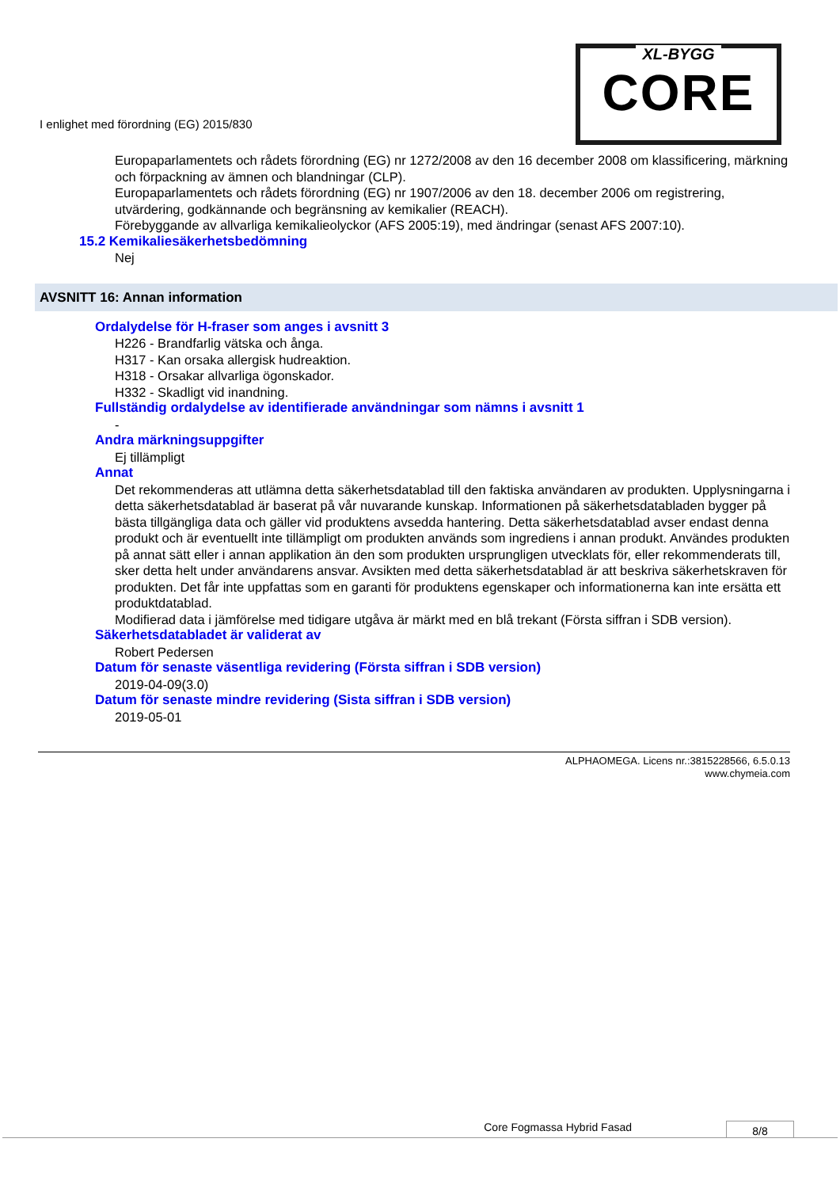I enlighet med förordning (EG) 2015/830
XL-BYGG
CORE
Europaparlamentets och rådets förordning (EG) nr 1272/2008 av den 16 december 2008 om klassificering, märkning och förpackning av ämnen och blandningar (CLP).
Europaparlamentets och rådets förordning (EG) nr 1907/2006 av den 18. december 2006 om registrering, utvärdering, godkännande och begränsning av kemikalier (REACH).
Förebyggande av allvarliga kemikalieolyckor (AFS 2005:19), med ändringar (senast AFS 2007:10).
15.2 Kemikaliesäkerhetsbedömning
Nej
AVSNITT 16: Annan information
Ordalydelse för H-fraser som anges i avsnitt 3
H226 - Brandfarlig vätska och ånga.
H317 - Kan orsaka allergisk hudreaktion.
H318 - Orsakar allvarliga ögonskador.
H332 - Skadligt vid inandning.
Fullständig ordalydelse av identifierade användningar som nämns i avsnitt 1
-
Andra märkningsuppgifter
Ej tillämpligt
Annat
Det rekommenderas att utlämna detta säkerhetsdatablad till den faktiska användaren av produkten. Upplysningarna i detta säkerhetsdatablad är baserat på vår nuvarande kunskap. Informationen på säkerhetsdatabladen bygger på bästa tillgängliga data och gäller vid produktens avsedda hantering. Detta säkerhetsdatablad avser endast denna produkt och är eventuellt inte tillämpligt om produkten används som ingrediens i annan produkt. Användes produkten på annat sätt eller i annan applikation än den som produkten ursprungligen utvecklats för, eller rekommenderats till, sker detta helt under användarens ansvar. Avsikten med detta säkerhetsdatablad är att beskriva säkerhetskraven för produkten. Det får inte uppfattas som en garanti för produktens egenskaper och informationerna kan inte ersätta ett produktdatablad.
Modifierad data i jämförelse med tidigare utgåva är märkt med en blå trekant (Första siffran i SDB version).
Säkerhetsdatabladet är validerat av
Robert Pedersen
Datum för senaste väsentliga revidering (Första siffran i SDB version)
2019-04-09(3.0)
Datum för senaste mindre revidering (Sista siffran i SDB version)
2019-05-01
ALPHAOMEGA. Licens nr.:3815228566, 6.5.0.13
www.chymeia.com
Core Fogmassa Hybrid Fasad 8/8